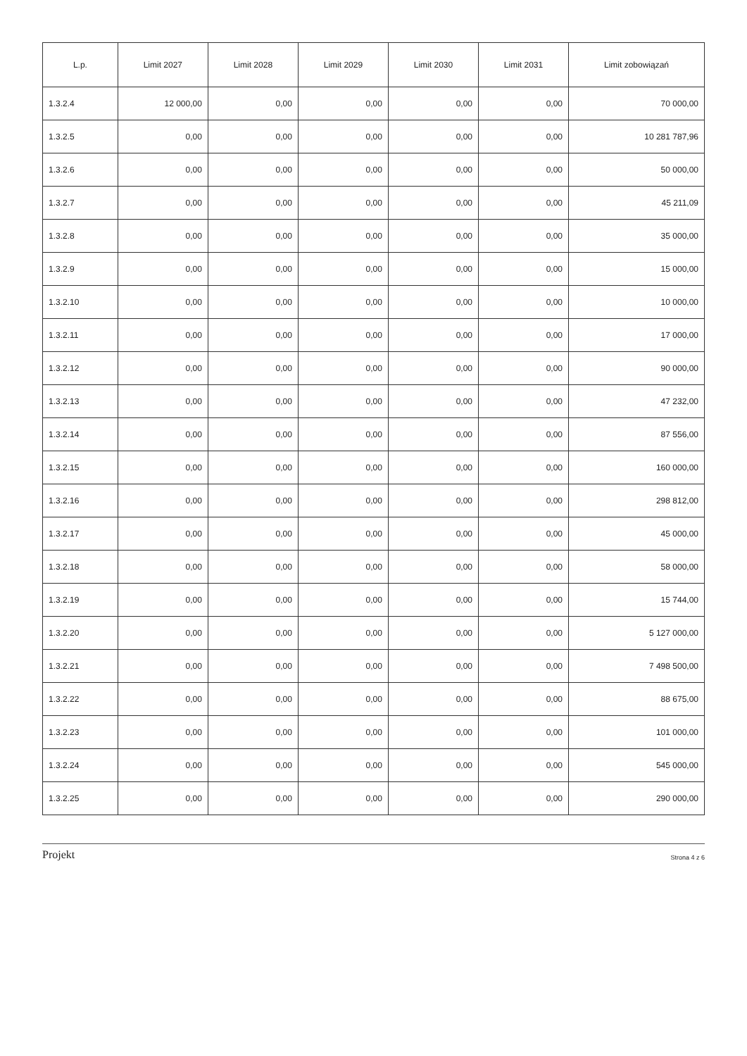| L.p. | Limit 2027 | Limit 2028 | Limit 2029 | Limit 2030 | Limit 2031 | Limit zobowiązań |
| --- | --- | --- | --- | --- | --- | --- |
| 1.3.2.4 | 12 000,00 | 0,00 | 0,00 | 0,00 | 0,00 | 70 000,00 |
| 1.3.2.5 | 0,00 | 0,00 | 0,00 | 0,00 | 0,00 | 10 281 787,96 |
| 1.3.2.6 | 0,00 | 0,00 | 0,00 | 0,00 | 0,00 | 50 000,00 |
| 1.3.2.7 | 0,00 | 0,00 | 0,00 | 0,00 | 0,00 | 45 211,09 |
| 1.3.2.8 | 0,00 | 0,00 | 0,00 | 0,00 | 0,00 | 35 000,00 |
| 1.3.2.9 | 0,00 | 0,00 | 0,00 | 0,00 | 0,00 | 15 000,00 |
| 1.3.2.10 | 0,00 | 0,00 | 0,00 | 0,00 | 0,00 | 10 000,00 |
| 1.3.2.11 | 0,00 | 0,00 | 0,00 | 0,00 | 0,00 | 17 000,00 |
| 1.3.2.12 | 0,00 | 0,00 | 0,00 | 0,00 | 0,00 | 90 000,00 |
| 1.3.2.13 | 0,00 | 0,00 | 0,00 | 0,00 | 0,00 | 47 232,00 |
| 1.3.2.14 | 0,00 | 0,00 | 0,00 | 0,00 | 0,00 | 87 556,00 |
| 1.3.2.15 | 0,00 | 0,00 | 0,00 | 0,00 | 0,00 | 160 000,00 |
| 1.3.2.16 | 0,00 | 0,00 | 0,00 | 0,00 | 0,00 | 298 812,00 |
| 1.3.2.17 | 0,00 | 0,00 | 0,00 | 0,00 | 0,00 | 45 000,00 |
| 1.3.2.18 | 0,00 | 0,00 | 0,00 | 0,00 | 0,00 | 58 000,00 |
| 1.3.2.19 | 0,00 | 0,00 | 0,00 | 0,00 | 0,00 | 15 744,00 |
| 1.3.2.20 | 0,00 | 0,00 | 0,00 | 0,00 | 0,00 | 5 127 000,00 |
| 1.3.2.21 | 0,00 | 0,00 | 0,00 | 0,00 | 0,00 | 7 498 500,00 |
| 1.3.2.22 | 0,00 | 0,00 | 0,00 | 0,00 | 0,00 | 88 675,00 |
| 1.3.2.23 | 0,00 | 0,00 | 0,00 | 0,00 | 0,00 | 101 000,00 |
| 1.3.2.24 | 0,00 | 0,00 | 0,00 | 0,00 | 0,00 | 545 000,00 |
| 1.3.2.25 | 0,00 | 0,00 | 0,00 | 0,00 | 0,00 | 290 000,00 |
Projekt Strona 4 z 6